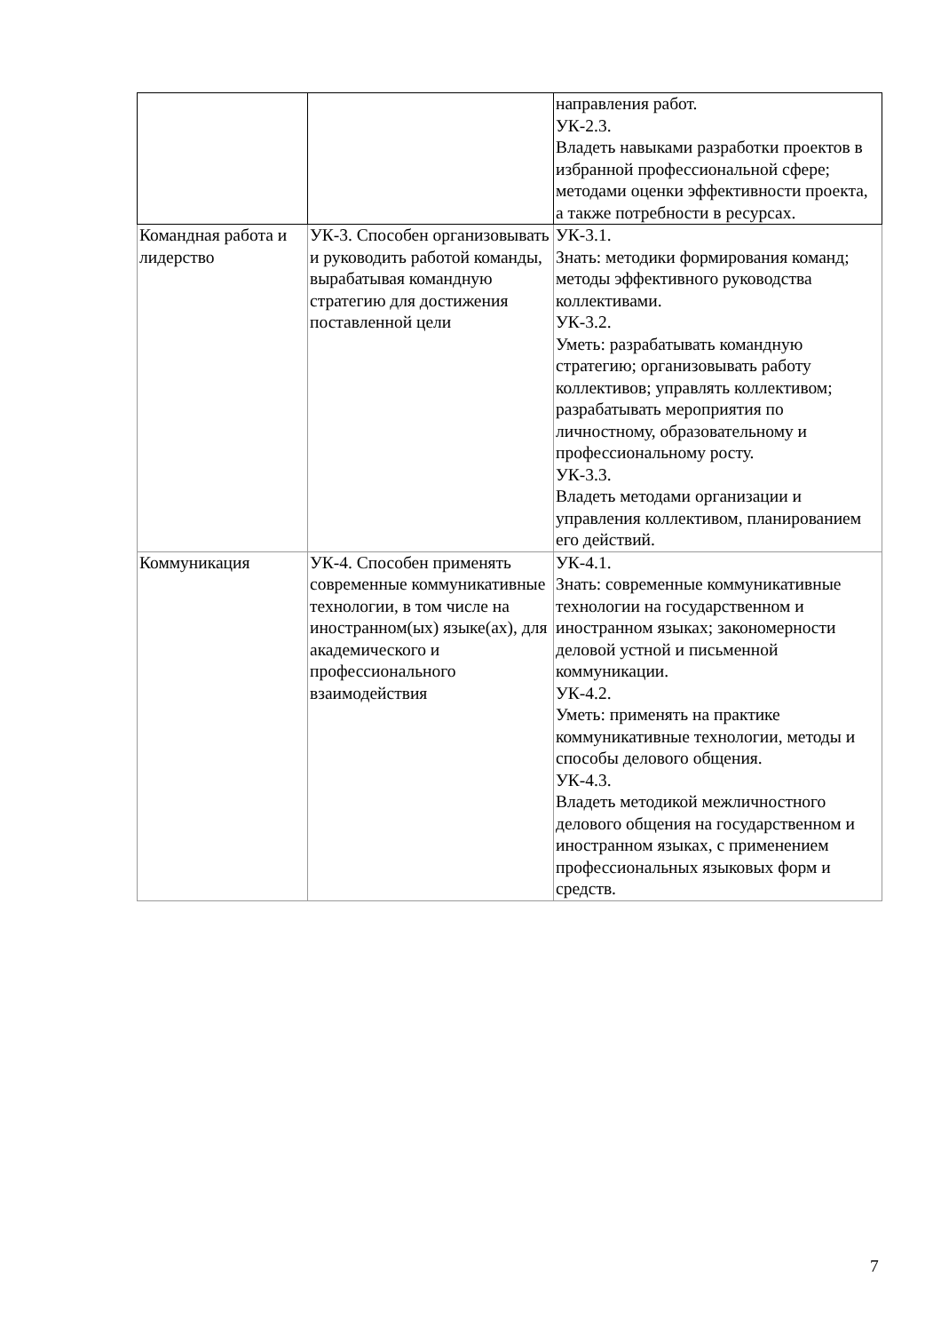| | | направления работ. УК-2.3. Владеть навыками разработки проектов в избранной профессиональной сфере; методами оценки эффективности проекта, а также потребности в ресурсах. |
| Командная работа и лидерство | УК-3. Способен организовывать и руководить работой команды, вырабатывая командную стратегию для достижения поставленной цели | УК-3.1. Знать: методики формирования команд; методы эффективного руководства коллективами. УК-3.2. Уметь: разрабатывать командную стратегию; организовывать работу коллективов; управлять коллективом; разрабатывать мероприятия по личностному, образовательному и профессиональному росту. УК-3.3. Владеть методами организации и управления коллективом, планированием его действий. |
| Коммуникация | УК-4. Способен применять современные коммуникативные технологии, в том числе на иностранном(ых) языке(ах), для академического и профессионального взаимодействия | УК-4.1. Знать: современные коммуникативные технологии на государственном и иностранном языках; закономерности деловой устной и письменной коммуникации. УК-4.2. Уметь: применять на практике коммуникативные технологии, методы и способы делового общения. УК-4.3. Владеть методикой межличностного делового общения на государственном и иностранном языках, с применением профессиональных языковых форм и средств. |
7